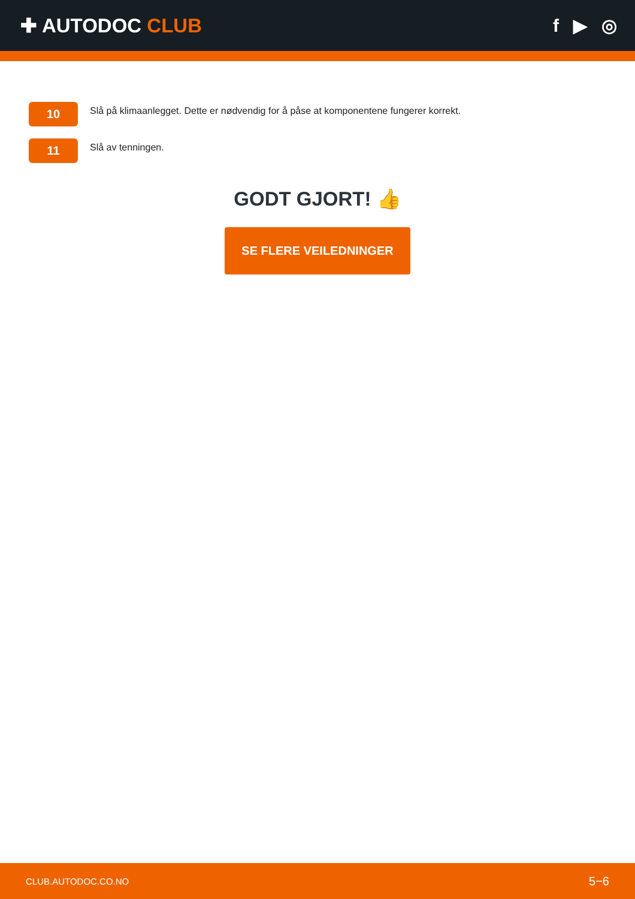✚ AUTODOC CLUB f ▶ ◎
10
Slå på klimaanlegget. Dette er nødvendig for å påse at komponentene fungerer korrekt.
11
Slå av tenningen.
GODT GJORT! 👍
SE FLERE VEILEDNINGER
CLUB.AUTODOC.CO.NO 5−6